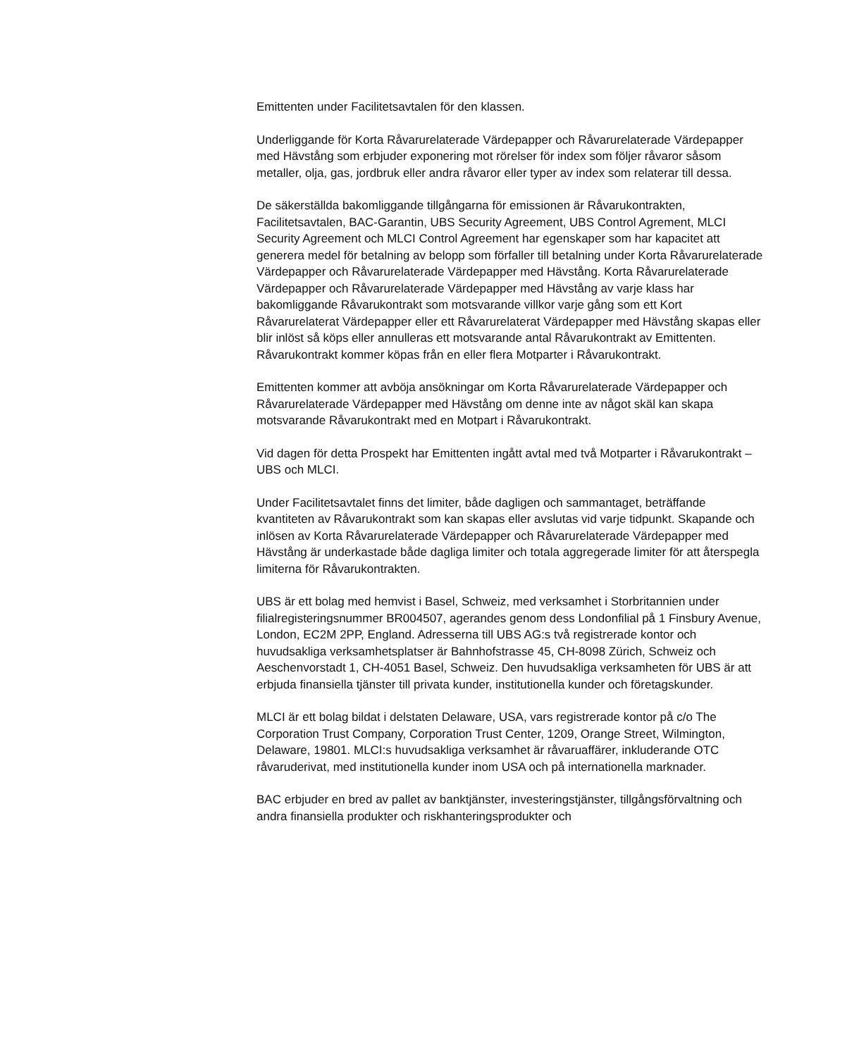Emittenten under Facilitetsavtalen för den klassen.
Underliggande för Korta Råvarurelaterade Värdepapper och Råvarurelaterade Värdepapper med Hävstång som erbjuder exponering mot rörelser för index som följer råvaror såsom metaller, olja, gas, jordbruk eller andra råvaror eller typer av index som relaterar till dessa.
De säkerställda bakomliggande tillgångarna för emissionen är Råvarukontrakten, Facilitetsavtalen, BAC-Garantin, UBS Security Agreement, UBS Control Agrement, MLCI Security Agreement och MLCI Control Agreement har egenskaper som har kapacitet att generera medel för betalning av belopp som förfaller till betalning under Korta Råvarurelaterade Värdepapper och Råvarurelaterade Värdepapper med Hävstång. Korta Råvarurelaterade Värdepapper och Råvarurelaterade Värdepapper med Hävstång av varje klass har bakomliggande Råvarukontrakt som motsvarande villkor varje gång som ett Kort Råvarurelaterat Värdepapper eller ett Råvarurelaterat Värdepapper med Hävstång skapas eller blir inlöst så köps eller annulleras ett motsvarande antal Råvarukontrakt av Emittenten. Råvarukontrakt kommer köpas från en eller flera Motparter i Råvarukontrakt.
Emittenten kommer att avböja ansökningar om Korta Råvarurelaterade Värdepapper och Råvarurelaterade Värdepapper med Hävstång om denne inte av något skäl kan skapa motsvarande Råvarukontrakt med en Motpart i Råvarukontrakt.
Vid dagen för detta Prospekt har Emittenten ingått avtal med två Motparter i Råvarukontrakt – UBS och MLCI.
Under Facilitetsavtalet finns det limiter, både dagligen och sammantaget, beträffande kvantiteten av Råvarukontrakt som kan skapas eller avslutas vid varje tidpunkt. Skapande och inlösen av Korta Råvarurelaterade Värdepapper och Råvarurelaterade Värdepapper med Hävstång är underkastade både dagliga limiter och totala aggregerade limiter för att återspegla limiterna för Råvarukontrakten.
UBS är ett bolag med hemvist i Basel, Schweiz, med verksamhet i Storbritannien under filialregisteringsnummer BR004507, agerandes genom dess Londonfilial på 1 Finsbury Avenue, London, EC2M 2PP, England. Adresserna till UBS AG:s två registrerade kontor och huvudsakliga verksamhetsplatser är Bahnhofstrasse 45, CH-8098 Zürich, Schweiz och Aeschenvorstadt 1, CH-4051 Basel, Schweiz. Den huvudsakliga verksamheten för UBS är att erbjuda finansiella tjänster till privata kunder, institutionella kunder och företagskunder.
MLCI är ett bolag bildat i delstaten Delaware, USA, vars registrerade kontor på c/o The Corporation Trust Company, Corporation Trust Center, 1209, Orange Street, Wilmington, Delaware, 19801. MLCI:s huvudsakliga verksamhet är råvaruaffärer, inkluderande OTC råvaruderivat, med institutionella kunder inom USA och på internationella marknader.
BAC erbjuder en bred av pallet av banktjänster, investeringstjänster, tillgångsförvaltning och andra finansiella produkter och riskhanteringsprodukter och